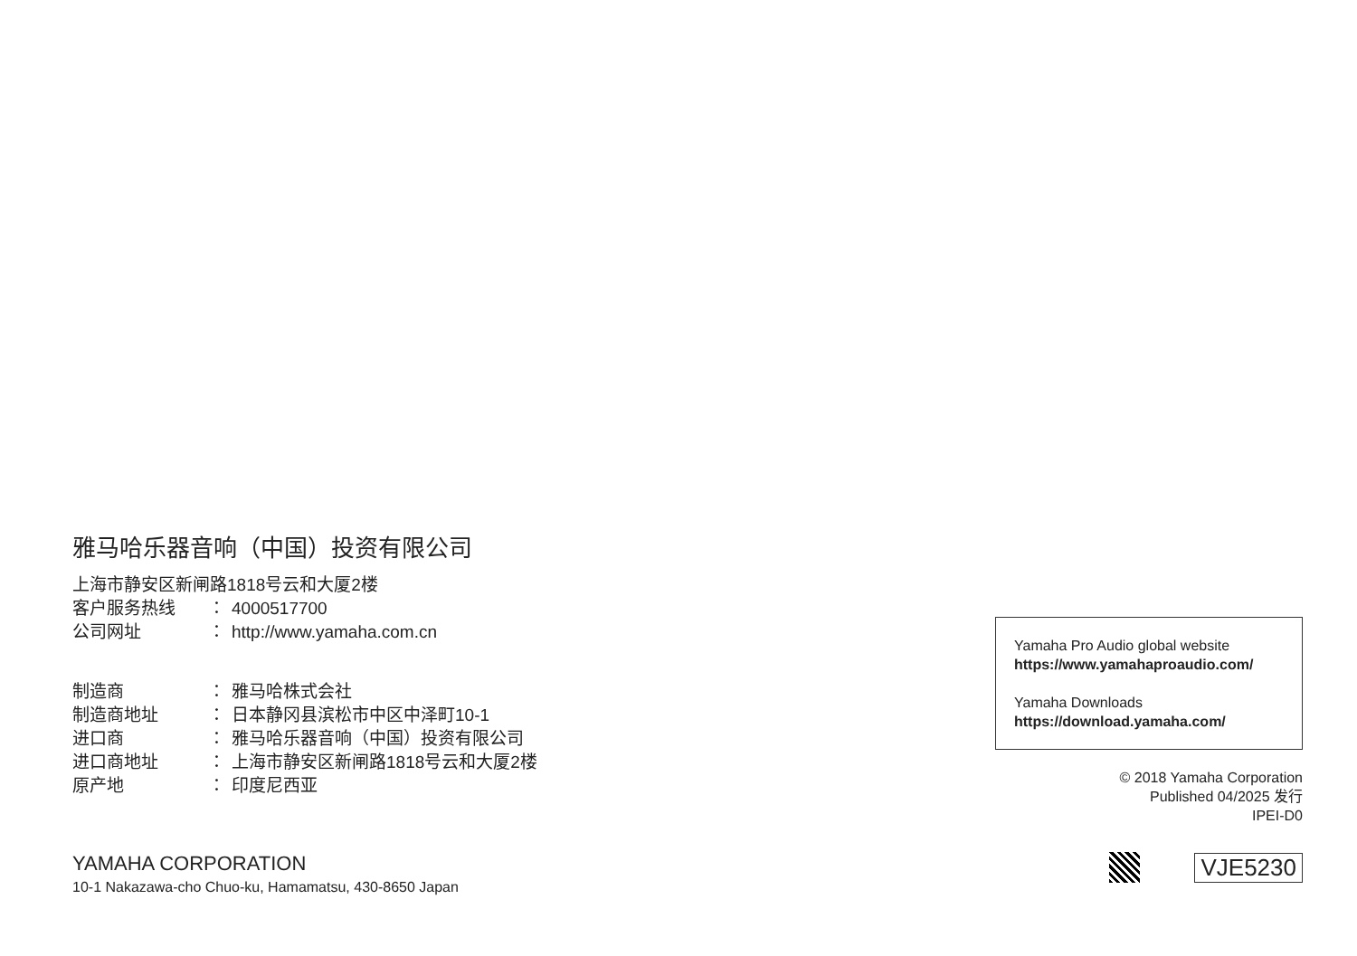雅马哈乐器音响（中国）投资有限公司
上海市静安区新闸路1818号云和大厦2楼
客户服务热线 ： 4000517700
公司网址 ： http://www.yamaha.com.cn
制造商 ： 雅马哈株式会社
制造商地址 ： 日本静冈县滨松市中区中泽町10-1
进口商 ： 雅马哈乐器音响（中国）投资有限公司
进口商地址 ： 上海市静安区新闸路1818号云和大厦2楼
原产地 ： 印度尼西亚
YAMAHA CORPORATION
10-1 Nakazawa-cho Chuo-ku, Hamamatsu, 430-8650 Japan
Yamaha Pro Audio global website
https://www.yamahaproaudio.com/
Yamaha Downloads
https://download.yamaha.com/
© 2018 Yamaha Corporation
Published 04/2025 发行
IPEI-D0
VJE5230